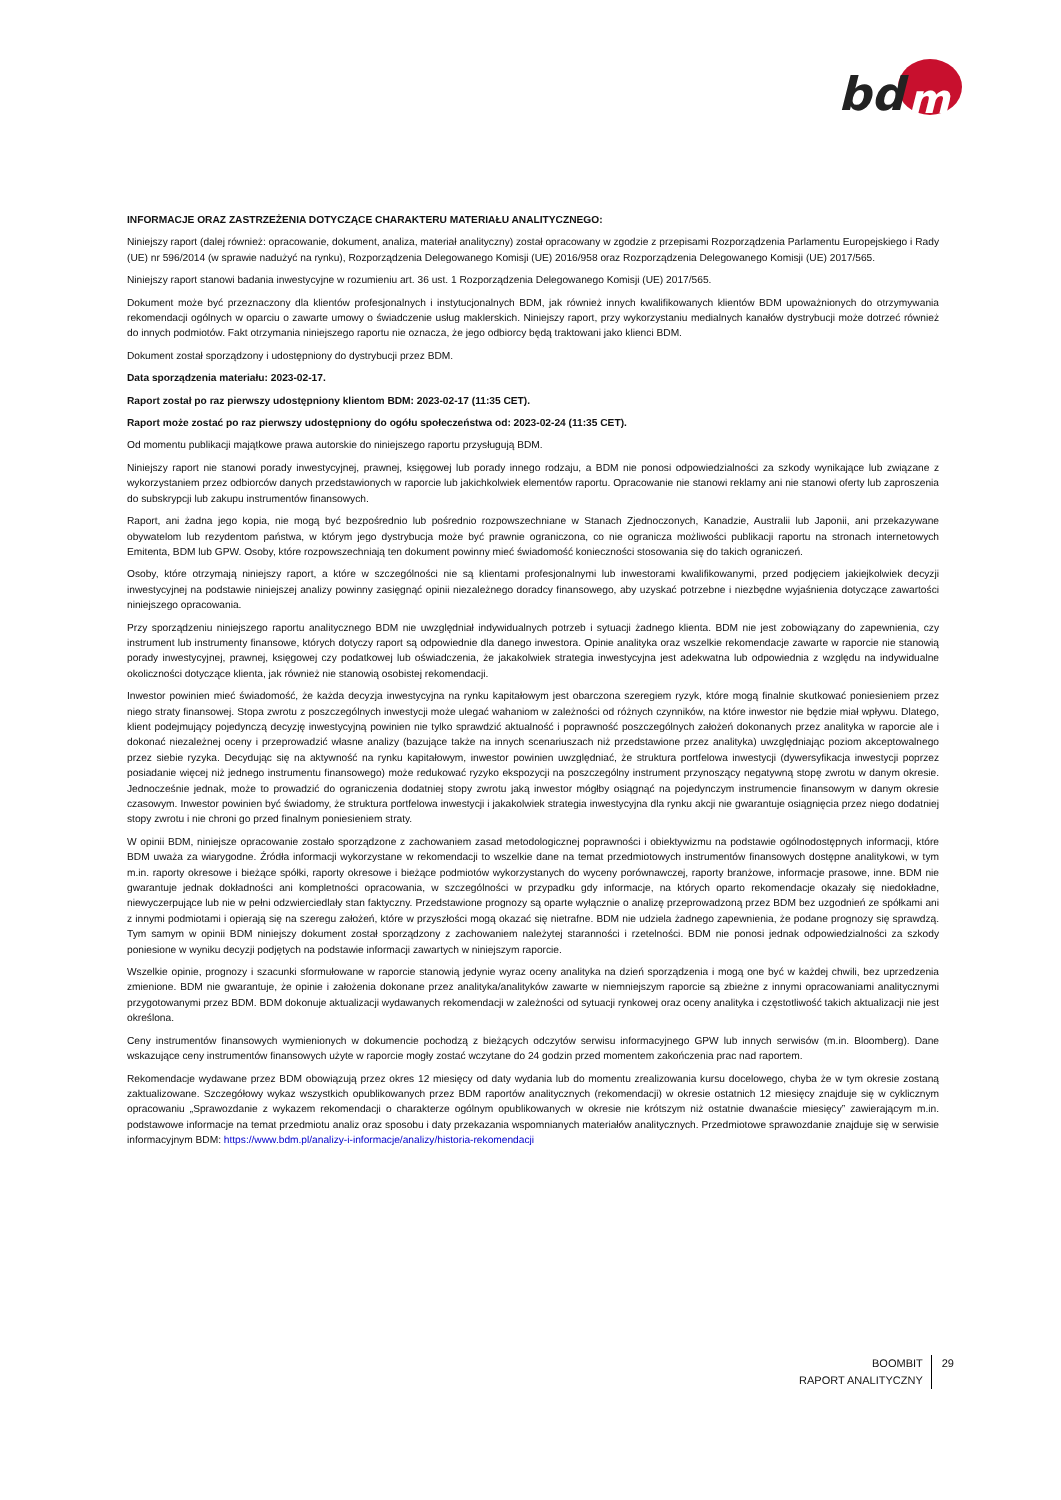bd
m
INFORMACJE ORAZ ZASTRZEŻENIA DOTYCZĄCE CHARAKTERU MATERIAŁU ANALITYCZNEGO:
Niniejszy raport (dalej również: opracowanie, dokument, analiza, materiał analityczny) został opracowany w zgodzie z przepisami Rozporządzenia Parlamentu Europejskiego i Rady (UE) nr 596/2014 (w sprawie nadużyć na rynku), Rozporządzenia Delegowanego Komisji (UE) 2016/958 oraz Rozporządzenia Delegowanego Komisji (UE) 2017/565.
Niniejszy raport stanowi badania inwestycyjne w rozumieniu art. 36 ust. 1 Rozporządzenia Delegowanego Komisji (UE) 2017/565.
Dokument może być przeznaczony dla klientów profesjonalnych i instytucjonalnych BDM, jak również innych kwalifikowanych klientów BDM upoważnionych do otrzymywania rekomendacji ogólnych w oparciu o zawarte umowy o świadczenie usług maklerskich. Niniejszy raport, przy wykorzystaniu medialnych kanałów dystrybucji może dotrzeć również do innych podmiotów. Fakt otrzymania niniejszego raportu nie oznacza, że jego odbiorcy będą traktowani jako klienci BDM.
Dokument został sporządzony i udostępniony do dystrybucji przez BDM.
Data sporządzenia materiału: 2023-02-17.
Raport został po raz pierwszy udostępniony klientom BDM: 2023-02-17 (11:35 CET).
Raport może zostać po raz pierwszy udostępniony do ogółu społeczeństwa od: 2023-02-24 (11:35 CET).
Od momentu publikacji majątkowe prawa autorskie do niniejszego raportu przysługują BDM.
Niniejszy raport nie stanowi porady inwestycyjnej, prawnej, księgowej lub porady innego rodzaju, a BDM nie ponosi odpowiedzialności za szkody wynikające lub związane z wykorzystaniem przez odbiorców danych przedstawionych w raporcie lub jakichkolwiek elementów raportu. Opracowanie nie stanowi reklamy ani nie stanowi oferty lub zaproszenia do subskrypcji lub zakupu instrumentów finansowych.
Raport, ani żadna jego kopia, nie mogą być bezpośrednio lub pośrednio rozpowszechniane w Stanach Zjednoczonych, Kanadzie, Australii lub Japonii, ani przekazywane obywatelom lub rezydentom państwa, w którym jego dystrybucja może być prawnie ograniczona, co nie ogranicza możliwości publikacji raportu na stronach internetowych Emitenta, BDM lub GPW. Osoby, które rozpowszechniają ten dokument powinny mieć świadomość konieczności stosowania się do takich ograniczeń.
Osoby, które otrzymają niniejszy raport, a które w szczególności nie są klientami profesjonalnymi lub inwestorami kwalifikowanymi, przed podjęciem jakiejkolwiek decyzji inwestycyjnej na podstawie niniejszej analizy powinny zasięgnąć opinii niezależnego doradcy finansowego, aby uzyskać potrzebne i niezbędne wyjaśnienia dotyczące zawartości niniejszego opracowania.
Przy sporządzeniu niniejszego raportu analitycznego BDM nie uwzględniał indywidualnych potrzeb i sytuacji żadnego klienta. BDM nie jest zobowiązany do zapewnienia, czy instrument lub instrumenty finansowe, których dotyczy raport są odpowiednie dla danego inwestora. Opinie analityka oraz wszelkie rekomendacje zawarte w raporcie nie stanowią porady inwestycyjnej, prawnej, księgowej czy podatkowej lub oświadczenia, że jakakolwiek strategia inwestycyjna jest adekwatna lub odpowiednia z względu na indywidualne okoliczności dotyczące klienta, jak również nie stanowią osobistej rekomendacji.
Inwestor powinien mieć świadomość, że każda decyzja inwestycyjna na rynku kapitałowym jest obarczona szeregiem ryzyk, które mogą finalnie skutkować poniesieniem przez niego straty finansowej. Stopa zwrotu z poszczególnych inwestycji może ulegać wahaniom w zależności od różnych czynników, na które inwestor nie będzie miał wpływu. Dlatego, klient podejmujący pojedynczą decyzję inwestycyjną powinien nie tylko sprawdzić aktualność i poprawność poszczególnych założeń dokonanych przez analityka w raporcie ale i dokonać niezależnej oceny i przeprowadzić własne analizy (bazujące także na innych scenariuszach niż przedstawione przez analityka) uwzględniając poziom akceptowalnego przez siebie ryzyka. Decydując się na aktywność na rynku kapitałowym, inwestor powinien uwzględniać, że struktura portfelowa inwestycji (dywersyfikacja inwestycji poprzez posiadanie więcej niż jednego instrumentu finansowego) może redukować ryzyko ekspozycji na poszczególny instrument przynoszący negatywną stopę zwrotu w danym okresie. Jednocześnie jednak, może to prowadzić do ograniczenia dodatniej stopy zwrotu jaką inwestor mógłby osiągnąć na pojedynczym instrumencie finansowym w danym okresie czasowym. Inwestor powinien być świadomy, że struktura portfelowa inwestycji i jakakolwiek strategia inwestycyjna dla rynku akcji nie gwarantuje osiągnięcia przez niego dodatniej stopy zwrotu i nie chroni go przed finalnym poniesieniem straty.
W opinii BDM, niniejsze opracowanie zostało sporządzone z zachowaniem zasad metodologicznej poprawności i obiektywizmu na podstawie ogólnodostępnych informacji, które BDM uważa za wiarygodne. Źródła informacji wykorzystane w rekomendacji to wszelkie dane na temat przedmiotowych instrumentów finansowych dostępne analitykowi, w tym m.in. raporty okresowe i bieżące spółki, raporty okresowe i bieżące podmiotów wykorzystanych do wyceny porównawczej, raporty branżowe, informacje prasowe, inne. BDM nie gwarantuje jednak dokładności ani kompletności opracowania, w szczególności w przypadku gdy informacje, na których oparto rekomendacje okazały się niedokładne, niewyczerpujące lub nie w pełni odzwierciedlały stan faktyczny. Przedstawione prognozy są oparte wyłącznie o analizę przeprowadzoną przez BDM bez uzgodnień ze spółkami ani z innymi podmiotami i opierają się na szeregu założeń, które w przyszłości mogą okazać się nietrafne. BDM nie udziela żadnego zapewnienia, że podane prognozy się sprawdzą. Tym samym w opinii BDM niniejszy dokument został sporządzony z zachowaniem należytej staranności i rzetelności. BDM nie ponosi jednak odpowiedzialności za szkody poniesione w wyniku decyzji podjętych na podstawie informacji zawartych w niniejszym raporcie.
Wszelkie opinie, prognozy i szacunki sformułowane w raporcie stanowią jedynie wyraz oceny analityka na dzień sporządzenia i mogą one być w każdej chwili, bez uprzedzenia zmienione. BDM nie gwarantuje, że opinie i założenia dokonane przez analityka/analityków zawarte w niemniejszym raporcie są zbieżne z innymi opracowaniami analitycznymi przygotowanymi przez BDM. BDM dokonuje aktualizacji wydawanych rekomendacji w zależności od sytuacji rynkowej oraz oceny analityka i częstotliwość takich aktualizacji nie jest określona.
Ceny instrumentów finansowych wymienionych w dokumencie pochodzą z bieżących odczytów serwisu informacyjnego GPW lub innych serwisów (m.in. Bloomberg). Dane wskazujące ceny instrumentów finansowych użyte w raporcie mogły zostać wczytane do 24 godzin przed momentem zakończenia prac nad raportem.
Rekomendacje wydawane przez BDM obowiązują przez okres 12 miesięcy od daty wydania lub do momentu zrealizowania kursu docelowego, chyba że w tym okresie zostaną zaktualizowane. Szczegółowy wykaz wszystkich opublikowanych przez BDM raportów analitycznych (rekomendacji) w okresie ostatnich 12 miesięcy znajduje się w cyklicznym opracowaniu „Sprawozdanie z wykazem rekomendacji o charakterze ogólnym opublikowanych w okresie nie krótszym niż ostatnie dwanaście miesięcy” zawierającym m.in. podstawowe informacje na temat przedmiotu analiz oraz sposobu i daty przekazania wspomnianych materiałów analitycznych. Przedmiotowe sprawozdanie znajduje się w serwisie informacyjnym BDM: https://www.bdm.pl/analizy-i-informacje/analizy/historia-rekomendacji
BOOMBIT
RAPORT ANALITYCZNY
29